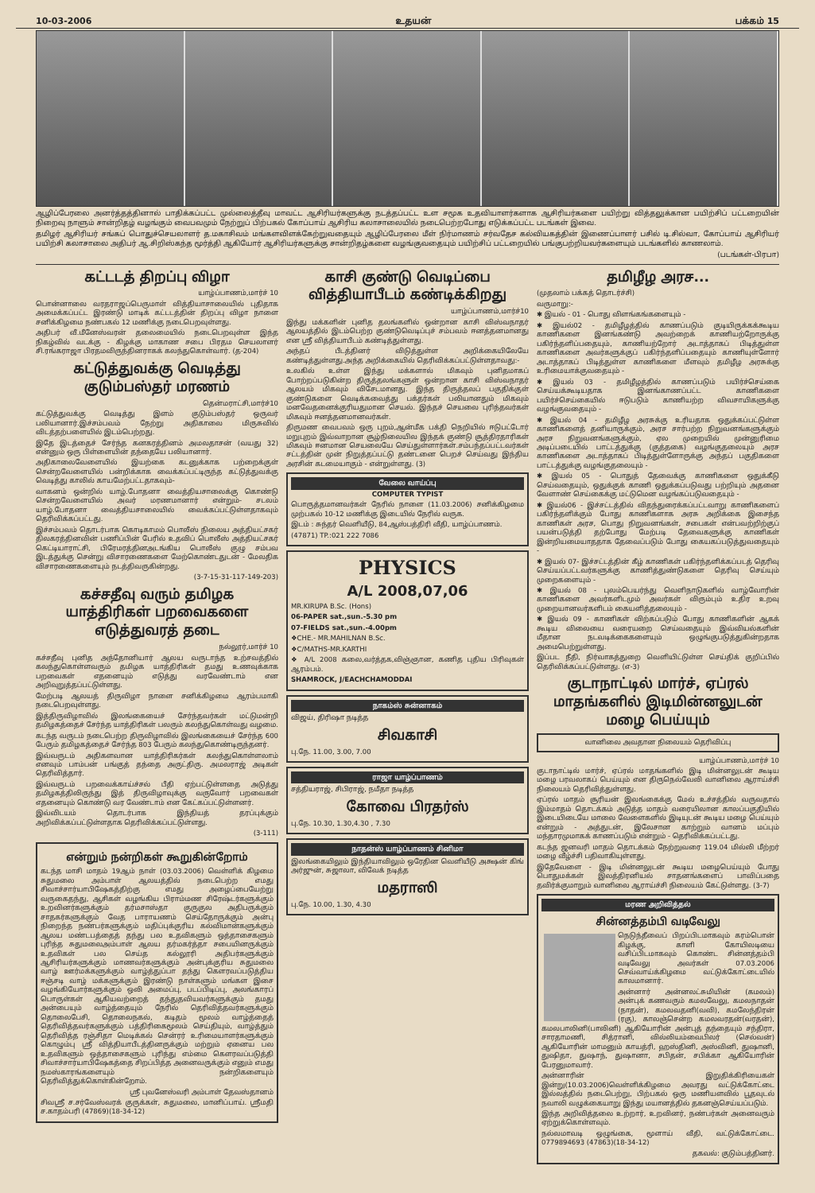10-03-2006 உதயன் பக்கம் 15
ஆழிப்பேரலை அனர்த்தத்தினால் பாதிக்கப்பட்ட முல்லைத்தீவு மாவட்ட ஆசிரியர்களுக்கு நடத்தப்பட்ட உள சமூக உதவியாளர்களாக ஆசிரியர்களை பயிற்று வித்தலுக்கான பயிற்சிப் பட்டறையின் நிறைவு நாளும் சான்றிதழ் வழங்கும் வைபவமும் நேற்றுப் பிற்பகல் கோப்பாய் ஆசிரிய கலாசாலையில் நடைபெற்றபோது எடுக்கப்பட்ட படங்கள் இவை.
தமிழர் ஆசிரியர் சங்கப் பொதுச்செயலாளர் த.மகாசிவம் மங்களவிளக்கேற்றுவதையும் ஆழிப்பேரலை மீள் நிர்மாணம் சர்வதேச கல்வியகத்தின் இணைப்பாளர் பசில் டி.சில்வா, கோப்பாய் ஆசிரியர் பயிற்சி கலாசாலை அதிபர் ஆ.சிறிஸ்கந்த மூர்த்தி ஆகியோர் ஆசிரியர்களுக்கு சான்றிதழ்களை வழங்குவதையும் பயிற்சிப் பட்டறையில் பங்குபற்றியவர்களையும் படங்களில் காணலாம்.
(படங்கள்-பிரபா)
கட்டடத் திறப்பு விழா
யாழ்ப்பாணம்,மார்ச் 10
பொன்னாலை வரதராஜப்பெருமாள் வித்தியாசாலையில் புதிதாக அமைக்கப்பட்ட இரண்டு மாடிக் கட்டடத்தின் திறப்பு விழா நாளை சனிக்கிழமை நண்பகல் 12 மணிக்கு நடைபெறவுள்ளது.
அதிபர் வீ.மீனேஸ்வரன் தலைமையில் நடைபெறவுள்ள இந்த நிகழ்வில் வடக்கு - கிழக்கு மாகாண சபை பிரதம செயலாளர் சி.ரங்கராஜா பிரதமவிருந்தினராகக் கலந்துகொள்வார். (த-204)
கட்டுத்துவக்கு வெடித்து குடும்பஸ்தர் மரணம்
தென்மராட்சி,மார்ச்10
கட்டுத்துவக்கு வெடித்து இளம் குடும்பஸ்தர் ஒருவர் பலியானார்.இச்சம்பவம் நேற்று அதிகாலை மிருசுவில் விடத்தற்பளையில் இடம்பெற்றது.
இதே இடத்தைச் சேர்ந்த கனகரத்தினம் அமலதாசன் (வயது 32) என்னும் ஒரு பிள்ளையின் தந்தையே பலியானார்.
அதிகாலைவேளையில் இயற்கை கடனுக்காக பற்றைக்குள் சென்றவேளையில் பன்றிக்காக வைக்கப்பட்டிருந்த கட்டுத்துவக்கு வெடித்து காலில் காயமேற்பட்டதாகவும்-
வாகனம் ஒன்றில் யாழ்.போதனா வைத்தியசாலைக்கு கொண்டு சென்றவேளையில் அவர் மரணமானார் என்றும்- சடலம் யாழ்.போதனா வைத்தியசாலையில் வைக்கப்பட்டுள்ளதாகவும் தெரிவிக்கப்பட்டது.
இச்சம்பவம் தொடர்பாக கொடிகாமம் பொலீஸ் நிலைய அத்தியட்சகர் திலகரத்தினவின் பணிப்பின் பேரில் உதவிப் பொலீஸ் அத்தியட்சகர் கெட்டியாராட்சி, பிரேமரத்தினஅடங்கிய பொலீஸ் குழு சம்பவ இடத்துக்கு சென்று விசாரணைகளை மேற்கொண்டதுடன் - மேலதிக விசாரணைகளையும் நடத்திவருகின்றது.
(3-7-15-31-117-149-203)
கச்சதீவு வரும் தமிழக யாத்திரிகள் பறவைகளை எடுத்துவரத் தடை
நல்லூர்,மார்ச் 10
கச்சதீவு புனித அந்தோனியார் ஆலய வருடாந்த உற்சவத்தில் கலந்துகொள்ளவரும் தமிழக யாத்திரிகள் தமது உணவுக்காக பறவைகள் எதனையும் எடுத்து வரவேண்டாம் என அறிவுறுத்தப்பட்டுள்ளது.
மேற்படி ஆலயத் திருவிழா நாளை சனிக்கிழமை ஆரம்பமாகி நடைபெறவுள்ளது.
இத்திருவிழாவில் இலங்கையைச் சேர்ந்தவர்கள் மட்டுமன்றி தமிழகத்தைச் சேர்ந்த யாத்திரிகள் பலரும் கலந்துகொள்வது வழமை.
கடந்த வருடம் நடைபெற்ற திருவிழாவில் இலங்கையைச் சேர்ந்த 600 பேரும் தமிழகத்தைச் சேர்ந்த 803 பேரும் கலந்துகொண்டிருந்தனர்.
இவ்வருடம் அதிகளவான யாத்திரிகர்கள் கலந்துகொள்ளலாம் எனவும் பாம்பன் பங்குத் தந்தை அருட்திரு. அமலராஜ் அடிகள் தெரிவித்தார்.
இவ்வருடம் பறவைக்காய்ச்சல் பீதி ஏற்பட்டுள்ளதை அடுத்து தமிழகத்திலிருந்து இத் திருவிழாவுக்கு வருவோர் பறவைகள் எதனையும் கொண்டு வர வேண்டாம் என கேட்கப்பட்டுள்ளனர்.
இவ்விடயம் தொடர்பாக இந்தியத் தரப்புக்கும் அறிவிக்கப்பட்டுள்ளதாக தெரிவிக்கப்பட்டுள்ளது.
(3-111)
என்றும் நன்றிகள் கூறுகின்றோம்
கடந்த மாசி மாதம் 19ஆம் நாள் (03.03.2006) வெள்ளிக் கிழமை சுதுமலை அம்பாள் ஆலயத்தில் நடைபெற்ற எமது சிவாச்சார்யாபிஷேகத்திற்கு எமது அழைப்பையேற்று வருகைதந்து, ஆசிகள் வழங்கிய பிராம்மண சிரேஷ்டர்களுக்கும் உறவினர்களுக்கும் தர்மசாஸ்தா குருகுல அதிபருக்கும் சாதகர்களுக்கும் வேத பாராயணம் செய்தோருக்கும் அன்பு நிறைந்த நண்பர்களுக்கும் மதிப்புக்குரிய கல்விமான்களுக்கும் ஆலய மண்டபத்தைத் தந்து பல உதவிகளும் ஒத்தாசைகளும் புரிந்த சுதுமலைஅம்பாள் ஆலய தர்மகர்த்தா சபையினருக்கும் உதவிகள் பல செய்த கல்லூரி அதிபர்களுக்கும் ஆசிரியர்களுக்கும் மாணவர்களுக்கும் அன்புக்குரிய சுதுமலை வாழ் ஊர்மக்களுக்கும் வாழ்த்துப்பா தந்து கௌரவப்படுத்திய ஈஞ்சடி வாழ் மக்களுக்கும் இரண்டு நாள்களும் மங்கள இசை வழங்கியோர்களுக்கும் ஒலி அமைப்பு, படப்பிடிப்பு, அலங்காரப் பொருள்கள் ஆகியவற்றைத் தந்துதவியவர்களுக்கும் தமது அன்பையும் வாழ்த்தையும் நேரில் தெரிவித்தவர்களுக்கும் தொலைபேசி, தொலைநகல், கடிதம் மூலம் வாழ்த்தைத் தெரிவித்தவர்களுக்கும் பத்திரிகைமூலம் செய்தியும், வாழ்த்தும் தெரிவித்த ரஞ்சிதா மெடிக்கல் சென்ரர் உரிமையாளர்களுக்கும் கொழும்பு ஸ்ரீ வித்தியாபீடத்தினருக்கும் மற்றும் ஏனைய பல உதவிகளும் ஒத்தாசைகளும் புரிந்து எம்மை கௌரவப்படுத்தி சிவாச்சார்யாபிஷேகத்தை சிறப்பித்த அனைவருக்கும் எனும் எமது நமஸ்காரங்களையும் நன்றிகளையும் தெரிவித்துக்கொள்கின்றோம்.
ஸ்ரீ புவனேஸ்வரி அம்பாள் தேவஸ்தானம்
சிவஸ்ரீ ச.சர்வேஸ்வரக் குருக்கள், சுதுமலை, மானிப்பாய். ஸ்ரீமதி ச.காதம்பரி (47869)(18-34-12)
காசி குண்டு வெடிப்பை வித்தியாபீடம் கண்டிக்கிறது
யாழ்ப்பாணம்,மார்ச்10
இந்து மக்களின் புனித தலங்களில் ஒன்றான காசி விஸ்வநாதர் ஆலயத்தில் இடம்பெற்ற குண்டுவெடிப்புச் சம்பவம் ஈனத்தனமானது என ஸ்ரீ வித்தியாபீடம் கண்டித்துள்ளது.
அந்தப் பீடத்தினர் விடுத்துள்ள அறிக்கையிலேயே கண்டித்துள்ளது.அந்த அறிக்கையில் தெரிவிக்கப்பட்டுள்ளதாவது:-
உலகில் உள்ள இந்து மக்களால் மிகவும் புனிதமாகப் போற்றப்படுகின்ற திருத்தலங்களுள் ஒன்றான காசி விஸ்வநாதர் ஆலயம் மிகவும் விசேடமானது. இந்த திருத்தலப் பகுதிக்குள் குண்டுகளை வெடிக்கவைத்து பக்தர்கள் பலியானதும் மிகவும் மனவேதனைக்குரியதுமான செயல். இந்தச் செயலை புரிந்தவர்கள் மிகவும் ஈனத்தனமானவர்கள்.
திருமண வைபவம் ஒரு புறம்,ஆன்மீக பக்தி நெறியில் ஈடுபட்டோர் மறுபுறம் இவ்வாறான சூழ்நிலையில இந்தக் குண்டு சூத்திரதாரிகள் மிகவும் ஈனமான செயலையே செய்துள்ளார்கள்.சம்பந்தப்பட்டவர்கள் சட்டத்தின் முன் நிறுத்தப்பட்டு தண்டனை பெறச் செய்வது இந்திய அரசின் கடமையாகும் - என்றுள்ளது. (3)
வேலை வாய்ப்பு
COMPUTER TYPIST
பொருத்தமானவர்கள் நேரில் நாளை (11.03.2006) சனிக்கிழமை முற்பகல் 10-12 மணிக்கு இடையில் நேரில் வருக.
இடம் : சுந்தர் வெளியீடு, 84,ஆஸ்பத்திரி வீதி, யாழ்ப்பாணம்.
(47871) TP.:021 222 7086
PHYSICS
A/L 2008,07,06
MR.KIRUPA B.Sc. (Hons)
06-PAPER sat.,sun.-5.30 pm
07-FIELDS sat.,sun.-4.00pm
❖CHE.- MR.MAHILNAN B.Sc.
❖C/MATHS-MR.KARTHI
❖ A/L 2008 கலை,வர்த்தக,விஞ்ஞான, கணித புதிய பிரிவுகள் ஆரம்பம்.
SHAMROCK, J/EACHCHAMODDAI
நாகம்ஸ் சுன்னாகம்
விஜய், திரிஷா நடித்த
சிவகாசி
பு.நே. 11.00, 3.00, 7.00
ராஜா யாழ்ப்பாணம்
சத்தியராஜ், சிபிராஜ், நமீதா நடித்த
கோவை பிரதர்ஸ்
பு.நே. 10.30, 1.30,4.30 , 7.30
நாதன்ஸ் யாழ்ப்பாணம் சினிமா
இலங்கையிலும் இந்தியாவிலும் ஒரேதின வெளியீடு அக்ஷன் கிங் அர்ஜுன், சுஜாலா, விவேக் நடித்த
மதராஸி
பு.நே. 10.00, 1.30, 4.30
தமிழீழ அரச...
(முதலாம் பக்கத் தொடர்ச்சி)
வருமாறு:-
✱ இயல் - 01 - பொது விளங்கங்களையும் -
✱ இயல்02 - தமிழீழத்தில் காணப்படும் குடியிருக்கக்கூடிய காணிகளை இனங்கண்டு அவற்றைக் காணியற்றோருக்கு பகிர்ந்தளிப்பதையும், காணியற்றோர் அடாத்தாகப் பிடித்துள்ள காணிகளை அவர்களுக்குப் பகிர்ந்தளிப்பதையும் காணியுள்ளோர் அடாத்தாகப் பிடித்துள்ள காணிகளை மீளவும் தமிழீழ அரசுக்கு உரிமையாக்குவதையும் -
✱ இயல் 03 - தமிழீழத்தில் காணப்படும் பயிர்ச்செய்கை செய்யக்கூடியதாக இனங்காணப்பட்ட காணிகளை பயிர்ச்செய்கையில் ஈடுபடும் காணியற்ற விவசாயிகளுக்கு வழங்குவதையும் -
✱ இயல் 04 - தமிழீழ அரசுக்கு உரியதாக ஒதுக்கப்பட்டுள்ள காணிகளைத் தனியாருக்கும், அரச சார்பற்ற நிறுவனங்களுக்கும் அரச நிறுவனங்களுக்கும், ஏல முறையில் முன்னுரிமை அடிப்படையில் பாட்டத்துக்கு (குத்தகை) வழங்குதலையும் அரச காணிகளை அடாத்தாகப் பிடித்துள்ளோருக்கு அந்தப் பகுதிகளை பாட்டத்துக்கு வழங்குதலையும் -
✱ இயல் 05 - பொதுத் தேவைக்கு காணிகளை ஒதுக்கீடு செய்வதையும், ஒதுக்குக் காணி ஒதுக்கப்படுவது பற்றியும் அதனை வேளாண் செய்கைக்கு மட்டுமென வழங்கப்படுவதையும் -
✱ இயல்06 - இச்சட்டத்தில் விதந்துரைக்கப்பட்டவாறு காணிகளைப் பகிர்ந்தளிக்கும் போது காணிகளாக அரசு அறிக்கை இசைந்த காணிகள் அரச, பொது நிறுவனங்கள், சபைகள் என்பவற்றிற்குப் பயன்படுத்தி தற்போது மேற்படி தேவைகளுக்கு காணிகள் இன்றியமையாததாக தேவைப்படும் போது கையகப்படுத்துவதையும் -
✱ இயல் 07- இச்சட்டத்தின் கீழ் காணிகள் பகிர்ந்தளிக்கப்படத் தெரிவு செய்யப்பட்டவர்களுக்கு காணித்துண்டுகளை தெரிவு செய்யும் முறைகளையும் -
✱ இயல் 08 - புலம்பெயர்ந்து வெளிநாடுகளில் வாழ்வோரின் காணிகளை அவர்களிடமும் அவர்கள் விரும்பும் உதிர உறவு முறையானவர்களிடம் கையளித்தலையும் -
✱ இயல் 09 - காணிகள் விற்கப்படும் போது காணிகளின் ஆகக் கூடிய விலையை வரையறை செய்வதையும் இவ்வியல்களின் மீதான நடவடிக்கைகளையும் ஒழுங்குபடுத்துகின்றதாக அமைபெற்றுள்ளது.
இப்பட நீதி, நிர்வாகத்துறை வெளியிட்டுள்ள செய்திக் குறிப்பில் தெரிவிக்கப்பட்டுள்ளது. (எ-3)
குடாநாட்டில் மார்ச், ஏப்ரல் மாதங்களில் இடிமின்னலுடன் மழை பெய்யும்
வானிலை அவதான நிலையம் தெரிவிப்பு
யாழ்ப்பாணம்,மார்ச் 10
குடாநாட்டில் மார்ச், ஏப்ரல் மாதங்களில் இடி மின்னலுடன் கூடிய மழை பரவலாகப் பெய்யும் என திருநெல்வேலி வானிலை ஆராய்ச்சி நிலையம் தெரிவித்துள்ளது.
ஏப்ரல் மாதம் சூரியன் இலங்கைக்கு மேல் உச்சத்தில் வருவதால் இம்மாதம் தொடக்கம் அடுத்த மாதம் வரையிலான காலப்பகுதியில் இடையிடையே மாலை வேளைகளில் இடியுடன் கூடிய மழை பெய்யும் என்றும் - அத்துடன், இலேசான காற்றும் வானம் மப்பும் மந்தாரமுமாகக் காணப்படும் என்றும் - தெரிவிக்கப்பட்டது.
கடந்த ஜனவரி மாதம் தொடக்கம் நேற்றுவரை 119.04 மில்லி மீற்றர் மழை வீழ்ச்சி பதிவாகியுள்ளது.
இதேவேளை - இடி மின்னலுடன் கூடிய மழைபெய்யும் போது பொதுமக்கள் இலத்திரனியல் சாதனங்களைப் பாவிப்பதை தவிர்க்குமாறும் வானிலை ஆராய்ச்சி நிலையம் கேட்டுள்ளது. (3-7)
மரண அறிவித்தல்
சின்னத்தம்பி வடிவேலு
நெடுந்தீவைப் பிறப்பிடமாகவும் கரம்பொன் கிழக்கு, காளி கோயிலடியை வசிப்பிடமாகவும் கொண்ட சின்னத்தம்பி வடிவேலு அவர்கள் 07.03.2006 செவ்வாய்க்கிழமை வட்டுக்கோட்டையில் காலமானார்.
அன்னார் அன்னலட்சுமியின் (கமலம்) அன்புக் கணவரும் கமலவேலு, கமலநாதன் (நாதன்), கமலவதனி(வவி), கமலேந்திரன் (ரகு), காலஞ்சென்ற கமலவரதன்(வரதன்), கமலபாலினி(பாலினி) ஆகியோரின் அன்புத் தந்தையும் சந்திரா, சாரதாமணி, சித்ரானி, வில்லியம்வைபிலர் (செல்வன்) ஆகியோரின் மாமனும் காயத்ரி, ஹஸ்தினி, அஸ்வினி, துஷானி, துஷிதா, துஷாந், துஷானா, சபிதன், சபிக்கா ஆகியோரின் பேரனுமாவார்.
அன்னாரின் இறுதிக்கிரியைகள் இன்று(10.03.2006)வெள்ளிக்கிழமை அவரது வட்டுக்கோட்டை இல்லத்தில் நடைபெற்று, பிற்பகல் ஒரு மணியளவில் பூதவுடல் நவாலி வழுக்கையாறு இந்து மயானத்தில் தகனஞ்செய்யப்படும்.
இந்த அறிவித்தலை உற்றார், உறவினர், நண்பர்கள் அனைவரும் ஏற்றுக்கொள்ளவும்.
நல்லமாவடி ஒழுங்கை, மூளாய் வீதி, வட்டுக்கோட்டை. 0779894693 (47863)(18-34-12)
தகவல்: குடும்பத்தினர்.